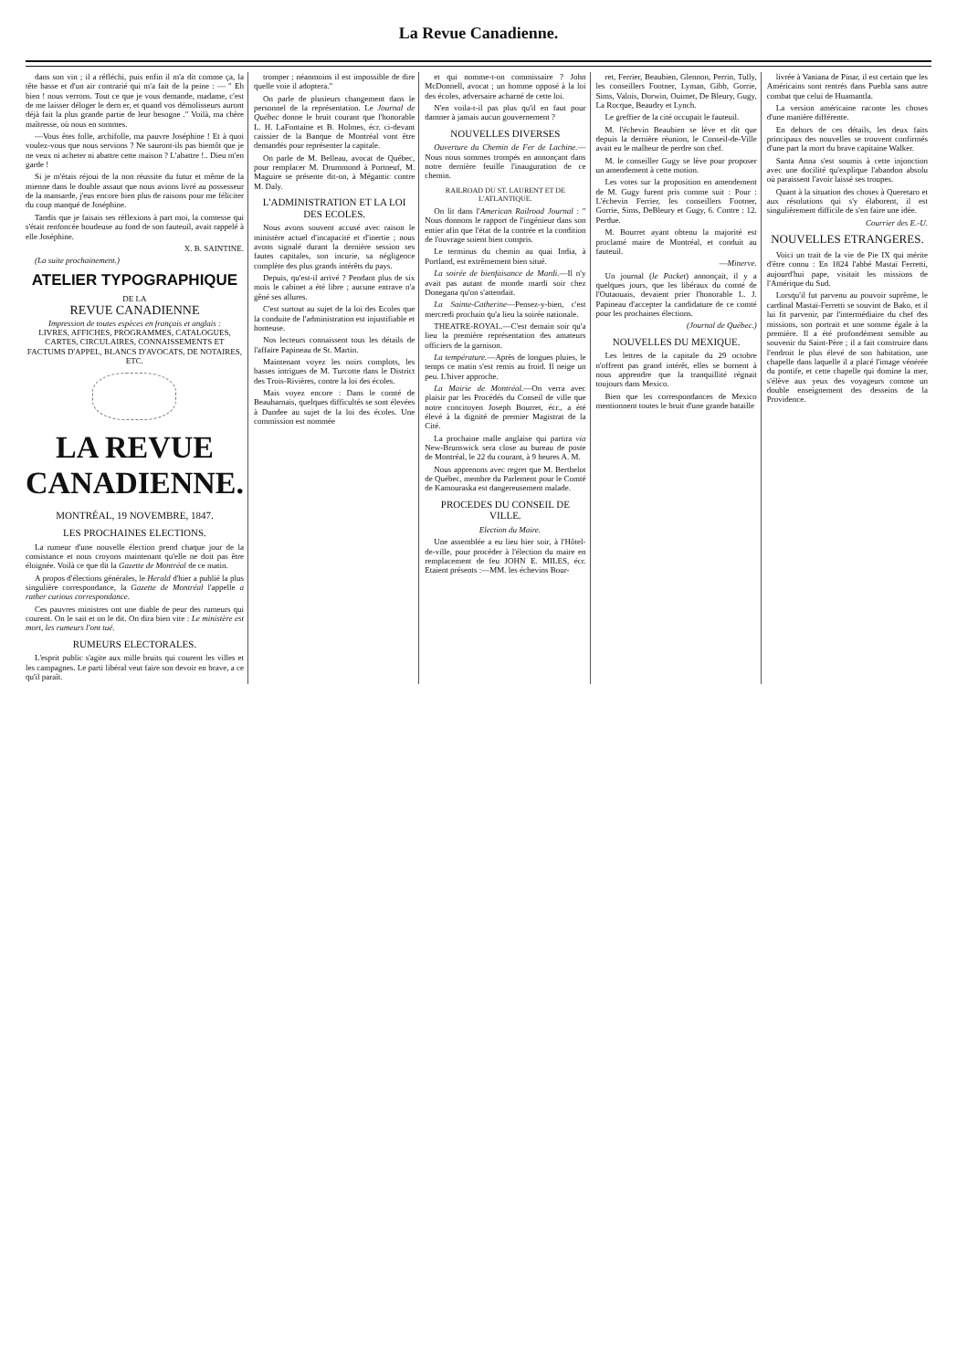La Revue Canadienne.
dans son vin ; il a réfléchi, puis enfin il m'a dit comme ça, la tête basse et d'un air contrarié qui m'a fait de la peine : — " Eh bien ! nous verrons. Tout ce que je vous demande, madame, c'est de me laisser déloger le dern er, et quand vos démolisseurs auront déjà fait la plus grande partie de leur besogne ." Voilà, ma chère maîtresse, où nous en sommes.
—Vous êtes folle, archifolle, ma pauvre Joséphine ! Et à quoi voulez-vous que nous servions ? Ne sauront-ils pas bientôt que je ne veux ni acheter ni abattre cette maison ? L'abattre !.. Dieu m'en garde !
Si je m'étais réjoui de la non réussite du futur et même de la mienne dans le double assaut que nous avions livré au possesseur de la mansarde, j'eus encore bien plus de raisons pour me féliciter du coup manqué de Joséphine.
Tandis que je faisais ses réflexions à part moi, la comtesse qui s'était renfoncée boudeuse au fond de son fauteuil, avait rappelé à elle Joséphine.
X. B. SAINTINE.
(La suite prochainement.)
ATELIER TYPOGRAPHIQUE
DE LA
REVUE CANADIENNE
Impression de toutes espèces en français et anglais :
LIVRES, AFFICHES, PROGRAMMES, CATALOGUES, CARTES, CIRCULAIRES, CONNAISSEMENTS ET FACTUMS D'APPEL, BLANCS D'AVOCATS, DE NOTAIRES, ETC.
LA REVUE CANADIENNE.
MONTRÉAL, 19 NOVEMBRE, 1847.
LES PROCHAINES ELECTIONS.
La rumeur d'une nouvelle élection prend chaque jour de la consistance et nous croyons maintenant qu'elle ne doit pas être éloignée. Voilà ce que dit la Gazette de Montréal de ce matin.
A propos d'élections générales, le Herald d'hier a publié la plus singulière correspondance, la Gazette de Montréal l'appelle a rather curious correspondance.
Ces pauvres ministres ont une diable de peur des rumeurs qui courent. On le sait et on le dit. On dira bien vite : Le ministère est mort, les rumeurs l'ont tué.
RUMEURS ELECTORALES.
L'esprit public s'agite aux mille bruits qui courent les villes et les campagnes. Le parti libéral veut faire son devoir en brave, a ce qu'il paraît.
tromper ; néanmoins il est impossible de dire quelle voie il adoptera."
On parle de plusieurs changement dans le personnel de la représentation. Le Journal de Québec donne le bruit courant que l'honorable L. H. LaFontaine et B. Holmes, écr. ci-devant caissier de la Banque de Montréal vont être demandés pour représenter la capitale.
On parle de M. Belleau, avocat de Québec, pour remplacer M. Drummond à Portneuf, M. Maguire se présente dit-on, à Mégantic contre M. Daly.
L'ADMINISTRATION ET LA LOI DES ECOLES.
Nous avons souvent accusé avec raison le ministère actuel d'incapacité et d'inertie ; nous avons signalé durant la dernière session ses fautes capitales, son incurie, sa négligence complète des plus grands intérêts du pays.
Depuis, qu'est-il arrivé ? Pendant plus de six mois le cabinet a été libre ; aucune entrave n'a gêné ses allures.
C'est surtout au sujet de la loi des Ecoles que la conduite de l'administration est injustifiable et honteuse.
Nos lecteurs connaissent tous les détails de l'affaire Papineau de St. Martin.
Maintenant voyez les noirs complots, les basses intrigues de M. Turcotte dans le District des Trois-Rivières, contre la loi des écoles.
Mais voyez encore : Dans le comté de Beauharnais, quelques difficultés se sont élevées à Dundee au sujet de la loi des écoles. Une commission est nommée
et qui nomme-t-on commissaire ? John McDonnell, avocat ; un homme opposé à la loi des écoles, adversaire acharné de cette loi.
N'en voila-t-il pas plus qu'il en faut pour damner à jamais aucun gouvernement ?
NOUVELLES DIVERSES
Ouverture du Chemin de Fer de Lachine.— Nous nous sommes trompés en annonçant dans notre dernière feuille l'inauguration de ce chemin.
RAILROAD DU ST. LAURENT ET DE L'ATLANTIQUE.
On lit dans l'American Railroad Journal : " Nous donnons le rapport de l'ingénieur dans son entier afin que l'état de la contrée et la condition de l'ouvrage soient bien compris.
Le terminus du chemin au quai India, à Portland, est extrêmement bien situé.
La soirée de bienfaisance de Mardi.—Il n'y avait pas autant de monde mardi soir chez Donegana qu'on s'attendait.
La Sainte-Catherine—Pensez-y-bien, c'est mercredi prochain qu'a lieu la soirée nationale.
THEATRE-ROYAL.—C'est demain soir qu'a lieu la première représentation des amateurs officiers de la garnison.
La température.—Après de longues pluies, le temps ce matin s'est remis au froid. Il neige un peu. L'hiver approche.
La Mairie de Montréal.—On verra avec plaisir par les Procédés du Conseil de ville que notre concitoyen Joseph Bourret, écr., a été élevé à la dignité de premier Magistrat de la Cité.
La prochaine malle anglaise qui partira via New-Brunswick sera close au bureau de poste de Montréal, le 22 du courant, à 9 heures A. M.
Nous apprenons avec regret que M. Berthelot de Québec, membre du Parlement pour le Comté de Kamouraska est dangereusement malade.
PROCEDES DU CONSEIL DE VILLE.
Election du Maire.
Une assemblée a eu lieu hier soir, à l'Hôtel-de-ville, pour procéder à l'élection du maire en remplacement de feu JOHN E. MILES, écr. Etaient présents :—MM. les échevins Bour-
ret, Ferrier, Beaubien, Glennon, Perrin, Tully, les conseillers Footner, Lyman, Gibb, Gorrie, Sims, Valois, Dorwin, Ouimet, De Bleury, Gugy, La Rocque, Beaudry et Lynch.
Le greffier de la cité occupait le fauteuil.
M. l'échevin Beaubien se lève et dit que depuis la dernière réunion, le Conseil-de-Ville avait eu le malheur de perdre son chef.
M. le conseiller Gugy se lève pour proposer un amendement à cette motion.
Les votes sur la proposition en amendement de M. Gugy furent pris comme suit : Pour : L'échevin Ferrier, les conseillers Footner, Gorrie, Sims, DeBleury et Gugy, 6. Contre : 12. Perdue.
M. Bourret ayant obtenu la majorité est proclamé maire de Montréal, et conduit au fauteuil.
—Minerve.
Un journal (le Packet) annonçait, il y a quelques jours, que les libéraux du comté de l'Outaouais, devaient prier l'honorable L. J. Papineau d'accepter la candidature de ce comté pour les prochaines élections.
(Journal de Québec.)
NOUVELLES DU MEXIQUE.
Les lettres de la capitale du 29 octobre n'offrent pas grand intérêt, elles se bornent à nous apprendre que la tranquillité régnait toujours dans Mexico.
Bien que les correspondances de Mexico mentionnent toutes le bruit d'une grande bataille
livrée à Vaniana de Pinar, il est certain que les Américains sont rentrés dans Puebla sans autre combat que celui de Huamantla.
La version américaine raconte les choses d'une manière différente.
En dehors de ces détails, les deux faits principaux des nouvelles se trouvent confirmés d'une part la mort du brave capitaine Walker.
Santa Anna s'est soumis à cette injonction avec une docilité qu'explique l'abandon absolu où paraissent l'avoir laissé ses troupes.
Quant à la situation des choses à Queretaro et aux résolutions qui s'y élaborent, il est singulièrement difficile de s'en faire une idée.
Courrier des E.-U.
NOUVELLES ETRANGERES.
Voici un trait de la vie de Pie IX qui mérite d'être connu : En 1824 l'abbé Mastaï Ferretti, aujourd'hui pape, visitait les missions de l'Amérique du Sud.
Lorsqu'il fut parvenu au pouvoir suprême, le cardinal Mastaï-Ferretti se souvint de Bako, et il lui fit parvenir, par l'intermédiaire du chef des missions, son portrait et une somme égale à la première. Il a été profondément sensible au souvenir du Saint-Père ; il a fait construire dans l'endroit le plus élevé de son habitation, une chapelle dans laquelle il a placé l'image vénérée du pontife, et cette chapelle qui domine la mer, s'élève aux yeux des voyageurs comme un double enseignement des desseins de la Providence.